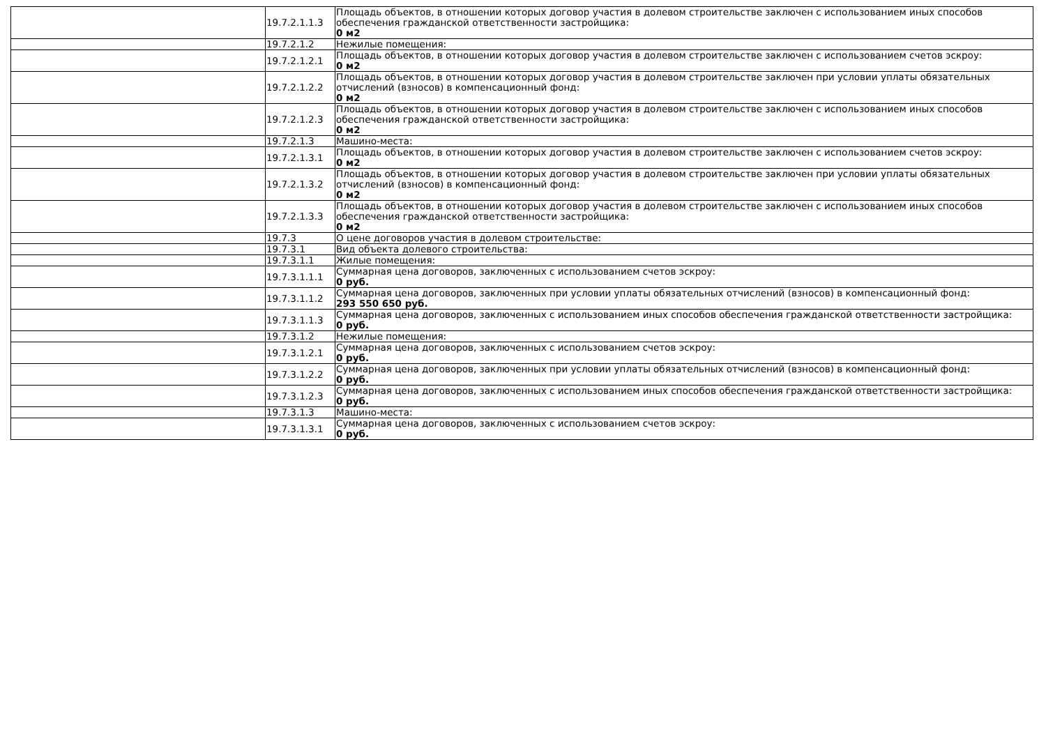| | 19.7.2.1.1.3 | Площадь объектов, в отношении которых договор участия в долевом строительстве заключен с использованием иных способов обеспечения гражданской ответственности застройщика: 0 м2 |
| | 19.7.2.1.2 | Нежилые помещения: |
| | 19.7.2.1.2.1 | Площадь объектов, в отношении которых договор участия в долевом строительстве заключен с использованием счетов эскроу: 0 м2 |
| | 19.7.2.1.2.2 | Площадь объектов, в отношении которых договор участия в долевом строительстве заключен при условии уплаты обязательных отчислений (взносов) в компенсационный фонд: 0 м2 |
| | 19.7.2.1.2.3 | Площадь объектов, в отношении которых договор участия в долевом строительстве заключен с использованием иных способов обеспечения гражданской ответственности застройщика: 0 м2 |
| | 19.7.2.1.3 | Машино-места: |
| | 19.7.2.1.3.1 | Площадь объектов, в отношении которых договор участия в долевом строительстве заключен с использованием счетов эскроу: 0 м2 |
| | 19.7.2.1.3.2 | Площадь объектов, в отношении которых договор участия в долевом строительстве заключен при условии уплаты обязательных отчислений (взносов) в компенсационный фонд: 0 м2 |
| | 19.7.2.1.3.3 | Площадь объектов, в отношении которых договор участия в долевом строительстве заключен с использованием иных способов обеспечения гражданской ответственности застройщика: 0 м2 |
| | 19.7.3 | О цене договоров участия в долевом строительстве: |
| | 19.7.3.1 | Вид объекта долевого строительства: |
| | 19.7.3.1.1 | Жилые помещения: |
| | 19.7.3.1.1.1 | Суммарная цена договоров, заключенных с использованием счетов эскроу: 0 руб. |
| | 19.7.3.1.1.2 | Суммарная цена договоров, заключенных при условии уплаты обязательных отчислений (взносов) в компенсационный фонд: 293 550 650 руб. |
| | 19.7.3.1.1.3 | Суммарная цена договоров, заключенных с использованием иных способов обеспечения гражданской ответственности застройщика: 0 руб. |
| | 19.7.3.1.2 | Нежилые помещения: |
| | 19.7.3.1.2.1 | Суммарная цена договоров, заключенных с использованием счетов эскроу: 0 руб. |
| | 19.7.3.1.2.2 | Суммарная цена договоров, заключенных при условии уплаты обязательных отчислений (взносов) в компенсационный фонд: 0 руб. |
| | 19.7.3.1.2.3 | Суммарная цена договоров, заключенных с использованием иных способов обеспечения гражданской ответственности застройщика: 0 руб. |
| | 19.7.3.1.3 | Машино-места: |
| | 19.7.3.1.3.1 | Суммарная цена договоров, заключенных с использованием счетов эскроу: 0 руб. |